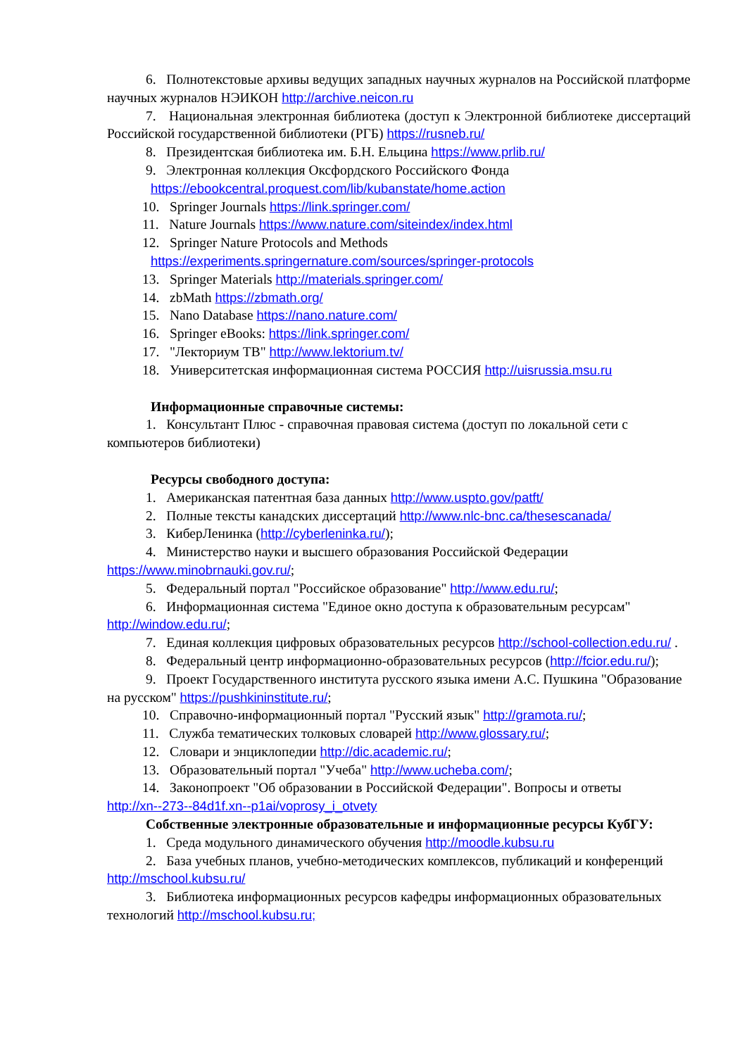6. Полнотекстовые архивы ведущих западных научных журналов на Российской платформе научных журналов НЭИКОН http://archive.neicon.ru
7. Национальная электронная библиотека (доступ к Электронной библиотеке диссертаций Российской государственной библиотеки (РГБ) https://rusneb.ru/
8. Президентская библиотека им. Б.Н. Ельцина https://www.prlib.ru/
9. Электронная коллекция Оксфордского Российского Фонда
https://ebookcentral.proquest.com/lib/kubanstate/home.action
10. Springer Journals https://link.springer.com/
11. Nature Journals https://www.nature.com/siteindex/index.html
12. Springer Nature Protocols and Methods
https://experiments.springernature.com/sources/springer-protocols
13. Springer Materials http://materials.springer.com/
14. zbMath https://zbmath.org/
15. Nano Database https://nano.nature.com/
16. Springer eBooks: https://link.springer.com/
17. "Лекториум ТВ" http://www.lektorium.tv/
18. Университетская информационная система РОССИЯ http://uisrussia.msu.ru
Информационные справочные системы:
1. Консультант Плюс - справочная правовая система (доступ по локальной сети с компьютеров библиотеки)
Ресурсы свободного доступа:
1. Американская патентная база данных http://www.uspto.gov/patft/
2. Полные тексты канадских диссертаций http://www.nlc-bnc.ca/thesescanada/
3. КиберЛенинка (http://cyberleninka.ru/);
4. Министерство науки и высшего образования Российской Федерации https://www.minobrnauki.gov.ru/;
5. Федеральный портал "Российское образование" http://www.edu.ru/;
6. Информационная система "Единое окно доступа к образовательным ресурсам" http://window.edu.ru/;
7. Единая коллекция цифровых образовательных ресурсов http://school-collection.edu.ru/ .
8. Федеральный центр информационно-образовательных ресурсов (http://fcior.edu.ru/);
9. Проект Государственного института русского языка имени А.С. Пушкина "Образование на русском" https://pushkininstitute.ru/;
10. Справочно-информационный портал "Русский язык" http://gramota.ru/;
11. Служба тематических толковых словарей http://www.glossary.ru/;
12. Словари и энциклопедии http://dic.academic.ru/;
13. Образовательный портал "Учеба" http://www.ucheba.com/;
14. Законопроект "Об образовании в Российской Федерации". Вопросы и ответы
http://xn--273--84d1f.xn--p1ai/voprosy_i_otvety
Собственные электронные образовательные и информационные ресурсы КубГУ:
1. Среда модульного динамического обучения http://moodle.kubsu.ru
2. База учебных планов, учебно-методических комплексов, публикаций и конференций http://mschool.kubsu.ru/
3. Библиотека информационных ресурсов кафедры информационных образовательных технологий http://mschool.kubsu.ru;